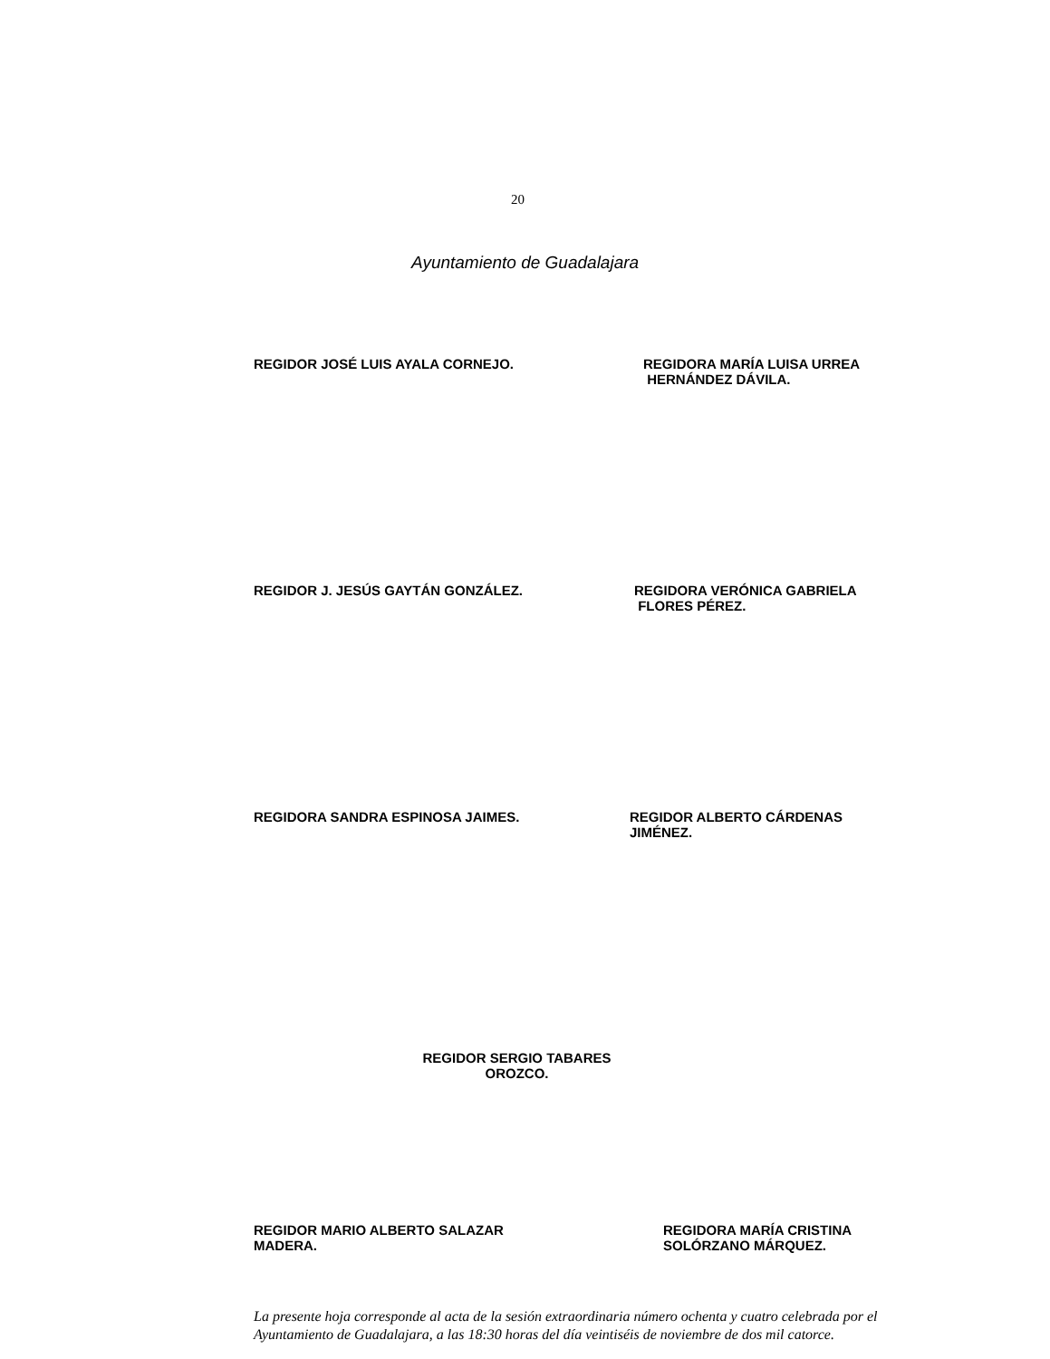20
Ayuntamiento de Guadalajara
REGIDOR JOSÉ LUIS AYALA CORNEJO. REGIDORA MARÍA LUISA URREA
HERNÁNDEZ DÁVILA.
REGIDOR J. JESÚS GAYTÁN GONZÁLEZ. REGIDORA VERÓNICA GABRIELA
FLORES PÉREZ.
REGIDORA SANDRA ESPINOSA JAIMES. REGIDOR ALBERTO CÁRDENAS
JIMÉNEZ.
REGIDOR SERGIO TABARES
OROZCO.
REGIDOR MARIO ALBERTO SALAZAR
MADERA.
REGIDORA MARÍA CRISTINA
SOLÓRZANO MÁRQUEZ.
La presente hoja corresponde al acta de la sesión extraordinaria número ochenta y cuatro celebrada por el Ayuntamiento de Guadalajara, a las 18:30 horas del día veintiséis de noviembre de dos mil catorce.